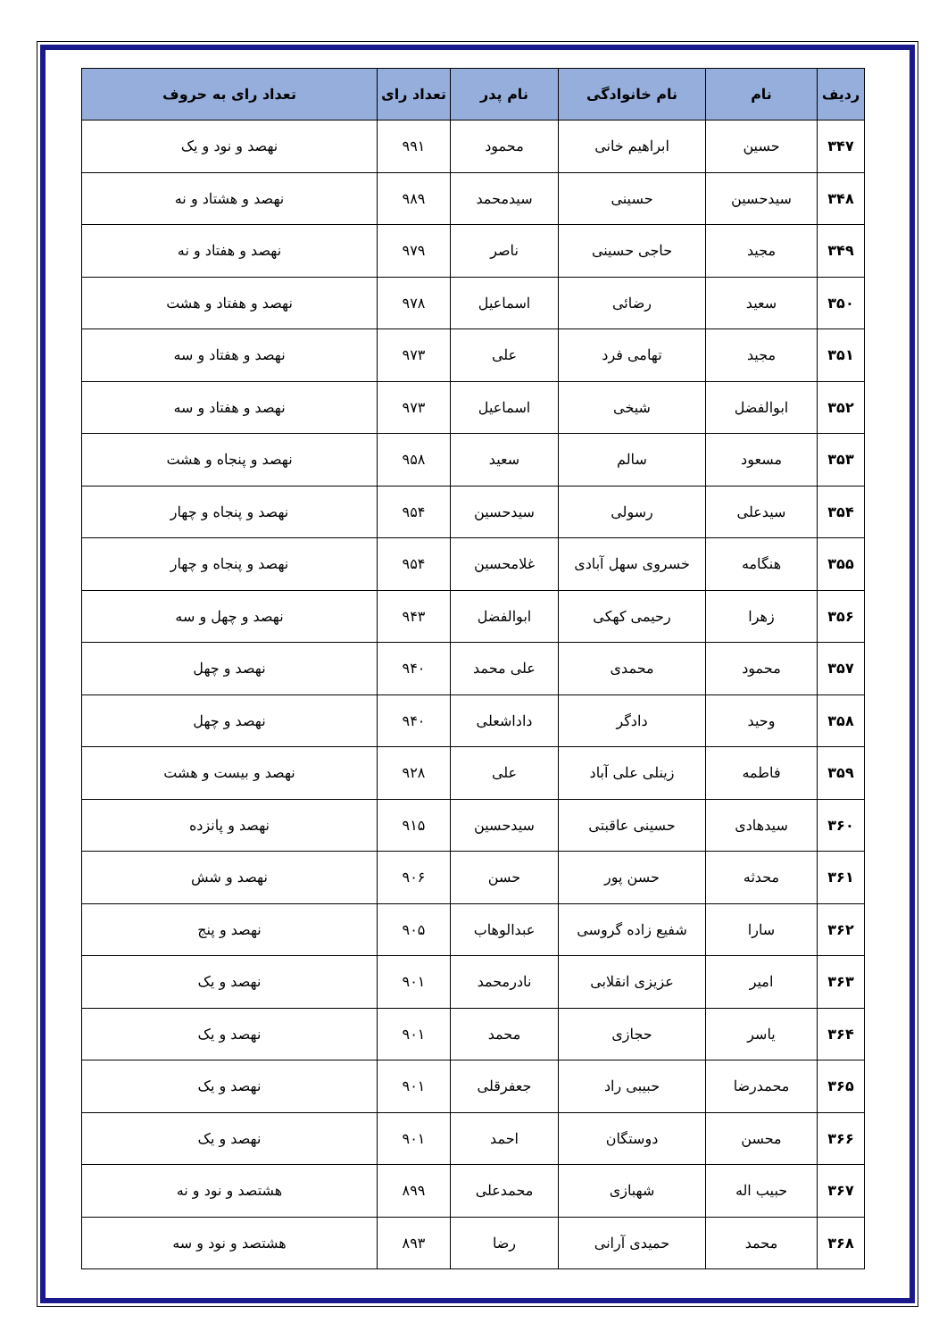| ردیف | نام | نام خانوادگی | نام پدر | تعداد رای | تعداد رای به حروف |
| --- | --- | --- | --- | --- | --- |
| ۳۴۷ | حسین | ابراهیم خانی | محمود | ۹۹۱ | نهصد و نود و یک |
| ۳۴۸ | سیدحسین | حسینی | سیدمحمد | ۹۸۹ | نهصد و هشتاد و نه |
| ۳۴۹ | مجید | حاجی حسینی | ناصر | ۹۷۹ | نهصد و هفتاد و نه |
| ۳۵۰ | سعید | رضائی | اسماعیل | ۹۷۸ | نهصد و هفتاد و هشت |
| ۳۵۱ | مجید | تهامی فرد | علی | ۹۷۳ | نهصد و هفتاد و سه |
| ۳۵۲ | ابوالفضل | شیخی | اسماعیل | ۹۷۳ | نهصد و هفتاد و سه |
| ۳۵۳ | مسعود | سالم | سعید | ۹۵۸ | نهصد و پنجاه و هشت |
| ۳۵۴ | سیدعلی | رسولی | سیدحسین | ۹۵۴ | نهصد و پنجاه و چهار |
| ۳۵۵ | هنگامه | خسروی سهل آبادی | غلامحسین | ۹۵۴ | نهصد و پنجاه و چهار |
| ۳۵۶ | زهرا | رحیمی کهکی | ابوالفضل | ۹۴۳ | نهصد و چهل و سه |
| ۳۵۷ | محمود | محمدی | علی محمد | ۹۴۰ | نهصد و چهل |
| ۳۵۸ | وحید | دادگر | داداشعلی | ۹۴۰ | نهصد و چهل |
| ۳۵۹ | فاطمه | زینلی علی آباد | علی | ۹۲۸ | نهصد و بیست و هشت |
| ۳۶۰ | سیدهادی | حسینی عاقبتی | سیدحسین | ۹۱۵ | نهصد و پانزده |
| ۳۶۱ | محدثه | حسن پور | حسن | ۹۰۶ | نهصد و شش |
| ۳۶۲ | سارا | شفیع زاده گروسی | عبدالوهاب | ۹۰۵ | نهصد و پنج |
| ۳۶۳ | امیر | عزیزی انقلابی | نادرمحمد | ۹۰۱ | نهصد و یک |
| ۳۶۴ | یاسر | حجازی | محمد | ۹۰۱ | نهصد و یک |
| ۳۶۵ | محمدرضا | حبیبی راد | جعفرقلی | ۹۰۱ | نهصد و یک |
| ۳۶۶ | محسن | دوستگان | احمد | ۹۰۱ | نهصد و یک |
| ۳۶۷ | حبیب اله | شهبازی | محمدعلی | ۸۹۹ | هشتصد و نود و نه |
| ۳۶۸ | محمد | حمیدی آرانی | رضا | ۸۹۳ | هشتصد و نود و سه |